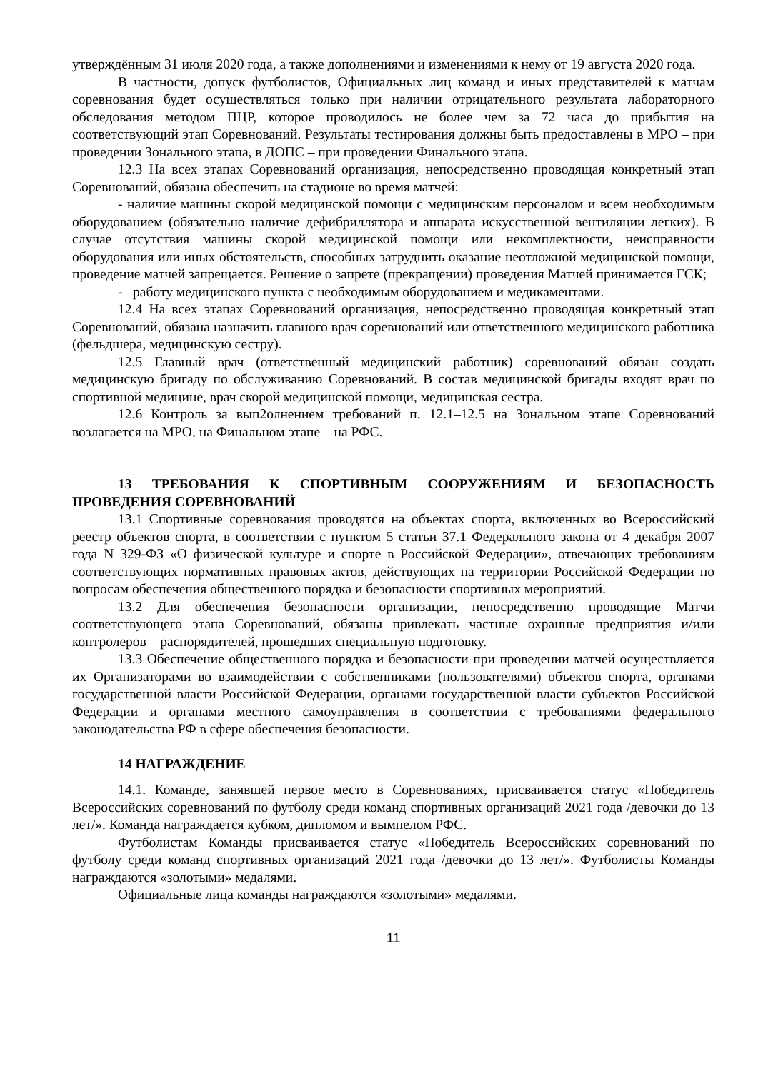утверждённым 31 июля 2020 года, а также дополнениями и изменениями к нему от 19 августа 2020 года.
В частности, допуск футболистов, Официальных лиц команд и иных представителей к матчам соревнования будет осуществляться только при наличии отрицательного результата лабораторного обследования методом ПЦР, которое проводилось не более чем за 72 часа до прибытия на соответствующий этап Соревнований. Результаты тестирования должны быть предоставлены в МРО – при проведении Зонального этапа, в ДОПС – при проведении Финального этапа.
12.3 На всех этапах Соревнований организация, непосредственно проводящая конкретный этап Соревнований, обязана обеспечить на стадионе во время матчей:
- наличие машины скорой медицинской помощи с медицинским персоналом и всем необходимым оборудованием (обязательно наличие дефибриллятора и аппарата искусственной вентиляции легких). В случае отсутствия машины скорой медицинской помощи или некомплектности, неисправности оборудования или иных обстоятельств, способных затруднить оказание неотложной медицинской помощи, проведение матчей запрещается. Решение о запрете (прекращении) проведения Матчей принимается ГСК;
- работу медицинского пункта с необходимым оборудованием и медикаментами.
12.4 На всех этапах Соревнований организация, непосредственно проводящая конкретный этап Соревнований, обязана назначить главного врач соревнований или ответственного медицинского работника (фельдшера, медицинскую сестру).
12.5 Главный врач (ответственный медицинский работник) соревнований обязан создать медицинскую бригаду по обслуживанию Соревнований. В состав медицинской бригады входят врач по спортивной медицине, врач скорой медицинской помощи, медицинская сестра.
12.6 Контроль за вып2олнением требований п. 12.1–12.5 на Зональном этапе Соревнований возлагается на МРО, на Финальном этапе – на РФС.
13 ТРЕБОВАНИЯ К СПОРТИВНЫМ СООРУЖЕНИЯМ И БЕЗОПАСНОСТЬ ПРОВЕДЕНИЯ СОРЕВНОВАНИЙ
13.1 Спортивные соревнования проводятся на объектах спорта, включенных во Всероссийский реестр объектов спорта, в соответствии с пунктом 5 статьи 37.1 Федерального закона от 4 декабря 2007 года N 329-ФЗ «О физической культуре и спорте в Российской Федерации», отвечающих требованиям соответствующих нормативных правовых актов, действующих на территории Российской Федерации по вопросам обеспечения общественного порядка и безопасности спортивных мероприятий.
13.2 Для обеспечения безопасности организации, непосредственно проводящие Матчи соответствующего этапа Соревнований, обязаны привлекать частные охранные предприятия и/или контролеров – распорядителей, прошедших специальную подготовку.
13.3 Обеспечение общественного порядка и безопасности при проведении матчей осуществляется их Организаторами во взаимодействии с собственниками (пользователями) объектов спорта, органами государственной власти Российской Федерации, органами государственной власти субъектов Российской Федерации и органами местного самоуправления в соответствии с требованиями федерального законодательства РФ в сфере обеспечения безопасности.
14 НАГРАЖДЕНИЕ
14.1. Команде, занявшей первое место в Соревнованиях, присваивается статус «Победитель Всероссийских соревнований по футболу среди команд спортивных организаций 2021 года /девочки до 13 лет/». Команда награждается кубком, дипломом и вымпелом РФС.
Футболистам Команды присваивается статус «Победитель Всероссийских соревнований по футболу среди команд спортивных организаций 2021 года /девочки до 13 лет/». Футболисты Команды награждаются «золотыми» медалями.
Официальные лица команды награждаются «золотыми» медалями.
11